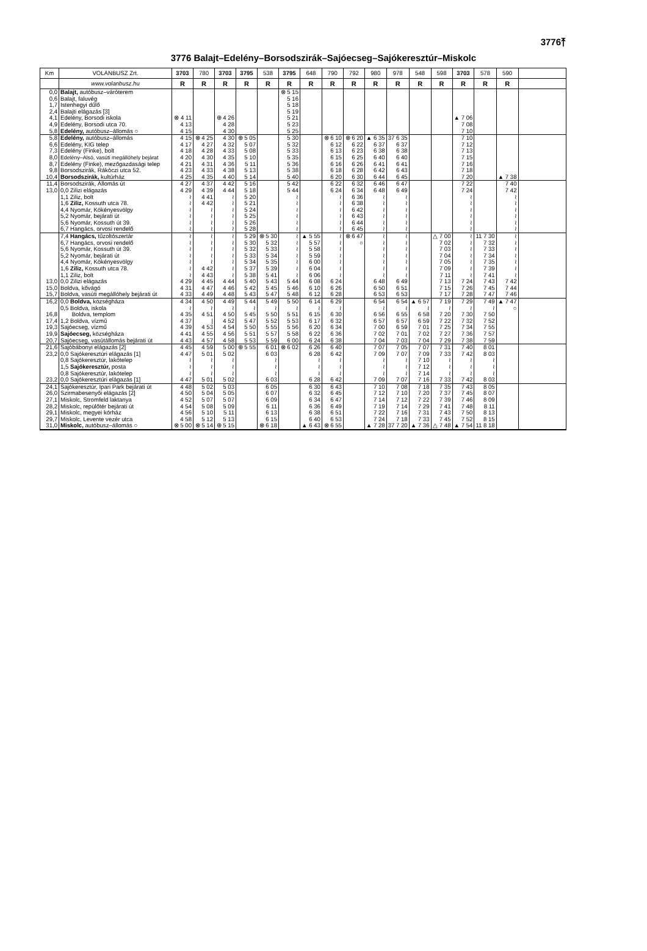3776⤒
3776 Balajt–Edelény–Borsodszirák–Sajóecseg–Sajókeresztúr–Miskolc
| Km | VOLÁNBUSZ Zrt. | 3703 | 780 | 3703 | 3795 | 538 | 3795 | 648 | 790 | 792 | 980 | 978 | 548 | 598 | 3703 | 578 | 590 | |
| --- | --- | --- | --- | --- | --- | --- | --- | --- | --- | --- | --- | --- | --- | --- | --- | --- | --- | --- |
| | www.volanbusz.hu | R | R | R | R | R | R | R | R | R | R | R | R | R | R | R | R | |
| 0,0 | Balajt, autóbusz–váróterem | | | | | | ⊗ 5 15 | | | | | | | | | | | |
| 0,6 | Balajt, faluvég | | | | | | 5 16 | | | | | | | | | | | |
| 1,7 | Istenhegyi dűlő | | | | | | 5 18 | | | | | | | | | | | |
| 2,4 | Balajti elágazás [3] | | | | | | 5 19 | | | | | | | | | | | |
| 4,1 | Edelény, Borsodi iskola | ⊗ 4 11 | | ⊕ 4 26 | | | 5 21 | | | | | | | | ▲ 7 06 | | | |
| 4,9 | Edelény, Borsodi utca 70. | 4 13 | | 4 28 | | | 5 23 | | | | | | | | 7 08 | | | |
| 5,8 | Edelény, autóbusz–állomás ○ | 4 15 | | 4 30 | | | 5 25 | | | | | | | | 7 10 | | | |
| 5,8 | Edelény, autóbusz–állomás | 4 15 | ⊗ 4 25 | 4 30 | ⊕ 5 05 | | 5 30 | | ⊗ 6 10 | ⊗ 6 20 | ▲ 6 35 | 37 6 35 | | | 7 10 | | | |
| 6,6 | Edelény, KIG telep | 4 17 | 4 27 | 4 32 | 5 07 | | 5 32 | | 6 12 | 6 22 | 6 37 | 6 37 | | | 7 12 | | | |
| 7,3 | Edelény (Finke), bolt | 4 18 | 4 28 | 4 33 | 5 08 | | 5 33 | | 6 13 | 6 23 | 6 38 | 6 38 | | | 7 13 | | | |
| 8,0 | Edelény–Alsó, vasúti megállóhely bejárat | 4 20 | 4 30 | 4 35 | 5 10 | | 5 35 | | 6 15 | 6 25 | 6 40 | 6 40 | | | 7 15 | | | |
| 8,7 | Edelény (Finke), mezőgazdasági telep | 4 21 | 4 31 | 4 36 | 5 11 | | 5 36 | | 6 16 | 6 26 | 6 41 | 6 41 | | | 7 16 | | | |
| 9,8 | Borsodszirák, Rákóczi utca 52. | 4 23 | 4 33 | 4 38 | 5 13 | | 5 38 | | 6 18 | 6 28 | 6 42 | 6 43 | | | 7 18 | | | |
| 10,4 | Borsodszirák, kultúrház | 4 25 | 4 35 | 4 40 | 5 14 | | 5 40 | | 6 20 | 6 30 | 6 44 | 6 45 | | | 7 20 | | ▲ 7 38 | |
| 11,4 | Borsodszirák, Állomás út | 4 27 | 4 37 | 4 42 | 5 16 | | 5 42 | | 6 22 | 6 32 | 6 46 | 6 47 | | | 7 22 | | 7 40 | |
| 13,0 | 0,0 Zilizi elágazás | 4 29 | 4 39 | 4 44 | 5 18 | | 5 44 | | 6 24 | 6 34 | 6 48 | 6 49 | | | 7 24 | | 7 42 | |
| | 1,1 Ziliz, bolt | ≀ | 4 41 | ≀ | 5 20 | | ≀ | | ≀ | 6 36 | ≀ | ≀ | | | ≀ | | ≀ | |
| | 1,6 Ziliz, Kossuth utca 78. | ≀ | 4 42 | ≀ | 5 21 | | ≀ | | ≀ | 6 38 | ≀ | ≀ | | | ≀ | | ≀ | |
| | 4,4 Nyomár, Kökényesvölgy | ≀ | ≀ | ≀ | 5 24 | | ≀ | | ≀ | 6 42 | ≀ | ≀ | | | ≀ | | ≀ | |
| | 5,2 Nyomár, bejárati út | ≀ | ≀ | ≀ | 5 25 | | ≀ | | ≀ | 6 43 | ≀ | ≀ | | | ≀ | | ≀ | |
| | 5,6 Nyomár, Kossuth út 39. | ≀ | ≀ | ≀ | 5 26 | | ≀ | | ≀ | 6 44 | ≀ | ≀ | | | ≀ | | ≀ | |
| | 6,7 Hangács, orvosi rendelő | ≀ | ≀ | ≀ | 5 28 | | ≀ | | ≀ | 6 45 | ≀ | ≀ | | | ≀ | | ≀ | |
| | 7,4 Hangács, tűzoltószertár | ≀ | ≀ | ≀ | 5 29 | ⊗ 5 30 | ≀ | ▲ 5 55 | ≀ | ⊗ 6 47 | ≀ | ≀ | | △ 7 00 | ≀ | 11 7 30 | ≀ | |
| | 6,7 Hangács, orvosi rendelő | ≀ | ≀ | ≀ | 5 30 | 5 32 | ≀ | 5 57 | ≀ | ○ | ≀ | ≀ | | 7 02 | ≀ | 7 32 | ≀ | |
| | 5,6 Nyomár, Kossuth út 39. | ≀ | ≀ | ≀ | 5 32 | 5 33 | ≀ | 5 58 | ≀ | | ≀ | ≀ | | 7 03 | ≀ | 7 33 | ≀ | |
| | 5,2 Nyomár, bejárati út | ≀ | ≀ | ≀ | 5 33 | 5 34 | ≀ | 5 59 | ≀ | | ≀ | ≀ | | 7 04 | ≀ | 7 34 | ≀ | |
| | 4,4 Nyomár, Kökényesvölgy | ≀ | ≀ | ≀ | 5 34 | 5 35 | ≀ | 6 00 | ≀ | | ≀ | ≀ | | 7 05 | ≀ | 7 35 | ≀ | |
| | 1,6 Ziliz, Kossuth utca 78. | ≀ | 4 42 | ≀ | 5 37 | 5 39 | ≀ | 6 04 | ≀ | | ≀ | ≀ | | 7 09 | ≀ | 7 39 | ≀ | |
| | 1,1 Ziliz, bolt | ≀ | 4 43 | ≀ | 5 38 | 5 41 | ≀ | 6 06 | ≀ | | ≀ | ≀ | | 7 11 | ≀ | 7 41 | ≀ | |
| 13,0 | 0,0 Zilizi elágazás | 4 29 | 4 45 | 4 44 | 5 40 | 5 43 | 5 44 | 6 08 | 6 24 | | 6 48 | 6 49 | | 7 13 | 7 24 | 7 43 | 7 42 | |
| 15,0 | Boldva, kővágó | 4 31 | 4 47 | 4 46 | 5 42 | 5 45 | 5 46 | 6 10 | 6 26 | | 6 50 | 6 51 | | 7 15 | 7 26 | 7 45 | 7 44 | |
| 15,7 | Boldva, vasúti megállóhely bejárati út | 4 33 | 4 49 | 4 48 | 5 43 | 5 47 | 5 48 | 6 12 | 6 28 | | 6 53 | 6 53 | | 7 17 | 7 28 | 7 47 | 7 46 | |
| 16,2 | 0,0 Boldva, községháza | 4 34 | 4 50 | 4 49 | 5 44 | 5 49 | 5 50 | 6 14 | 6 29 | | 6 54 | 6 54 | ▲ 6 57 | 7 19 | 7 29 | 7 49 | ▲ 7 47 | |
| | 0,5 Boldva, iskola | ≀ | ≀ | ≀ | ≀ | ≀ | ≀ | ≀ | ≀ | | ≀ | ≀ | ≀ | ≀ | ≀ | ≀ | ○ | |
| 16,8 | Boldva, templom | 4 35 | 4 51 | 4 50 | 5 45 | 5 50 | 5 51 | 6 15 | 6 30 | | 6 56 | 6 55 | 6 58 | 7 20 | 7 30 | 7 50 | | |
| 17,4 | 1,2 Boldva, vízmű | 4 37 | / | 4 52 | 5 47 | 5 52 | 5 53 | 6 17 | 6 32 | | 6 57 | 6 57 | 6 59 | 7 22 | 7 32 | 7 52 | | |
| 19,3 | Sajóecseg, vízmű | 4 39 | 4 53 | 4 54 | 5 50 | 5 55 | 5 56 | 6 20 | 6 34 | | 7 00 | 6 59 | 7 01 | 7 25 | 7 34 | 7 55 | | |
| 19,9 | Sajóecseg, községháza | 4 41 | 4 55 | 4 56 | 5 51 | 5 57 | 5 58 | 6 22 | 6 36 | | 7 02 | 7 01 | 7 02 | 7 27 | 7 36 | 7 57 | | |
| 20,7 | Sajóecseg, vasútállomás bejárati út | 4 43 | 4 57 | 4 58 | 5 53 | 5 59 | 6 00 | 6 24 | 6 38 | | 7 04 | 7 03 | 7 04 | 7 29 | 7 38 | 7 59 | | |
| 21,6 | Sajóbábonyi elágazás [2] | 4 45 | 4 59 | 5 00 | ⊕ 5 55 | 6 01 | ⊗ 6 02 | 6 26 | 6 40 | | 7 07 | 7 05 | 7 07 | 7 31 | 7 40 | 8 01 | | |
| 23,2 | 0,0 Sajókeresztúri elágazás [1] | 4 47 | 5 01 | 5 02 | | 6 03 | | 6 28 | 6 42 | | 7 09 | 7 07 | 7 09 | 7 33 | 7 42 | 8 03 | | |
| | 0,8 Sajókeresztúr, lakótelep | ≀ | ≀ | ≀ | | ≀ | | ≀ | ≀ | | ≀ | ≀ | 7 10 | ≀ | ≀ | ≀ | | |
| | 1,5 Sajókeresztúr, posta | ≀ | ≀ | ≀ | | ≀ | | ≀ | ≀ | | ≀ | ≀ | 7 12 | ≀ | ≀ | ≀ | | |
| | 0,8 Sajókeresztúr, lakótelep | ≀ | ≀ | ≀ | | ≀ | | ≀ | ≀ | | ≀ | ≀ | 7 14 | ≀ | ≀ | ≀ | | |
| 23,2 | 0,0 Sajókeresztúri elágazás [1] | 4 47 | 5 01 | 5 02 | | 6 03 | | 6 28 | 6 42 | | 7 09 | 7 07 | 7 16 | 7 33 | 7 42 | 8 03 | | |
| 24,1 | Sajókeresztúr, Ipari Park bejárati út | 4 48 | 5 02 | 5 03 | | 6 05 | | 6 30 | 6 43 | | 7 10 | 7 08 | 7 18 | 7 35 | 7 43 | 8 05 | | |
| 26,0 | Szirmabesenyői elágazás [2] | 4 50 | 5 04 | 5 05 | | 6 07 | | 6 32 | 6 45 | | 7 12 | 7 10 | 7 20 | 7 37 | 7 45 | 8 07 | | |
| 27,1 | Miskolc, Stromfeld laktanya | 4 52 | 5 07 | 5 07 | | 6 09 | | 6 34 | 6 47 | | 7 14 | 7 12 | 7 22 | 7 39 | 7 46 | 8 09 | | |
| 28,2 | Miskolc, repülőtér bejárati út | 4 54 | 5 08 | 5 09 | | 6 11 | | 6 36 | 6 49 | | 7 19 | 7 14 | 7 29 | 7 41 | 7 48 | 8 11 | | |
| 29,1 | Miskolc, megyei kórház | 4 56 | 5 10 | 5 11 | | 6 13 | | 6 38 | 6 51 | | 7 22 | 7 16 | 7 31 | 7 43 | 7 50 | 8 13 | | |
| 29,7 | Miskolc, Levente vezér utca | 4 58 | 5 12 | 5 13 | | 6 15 | | 6 40 | 6 53 | | 7 24 | 7 18 | 7 33 | 7 45 | 7 52 | 8 15 | | |
| 31,0 | Miskolc, autóbusz–állomás ○ | ⊗ 5 00 | ⊗ 5 14 | ⊕ 5 15 | | ⊗ 6 18 | | ▲ 6 43 | ⊗ 6 55 | | ▲ 7 28 | 37 7 20 | ▲ 7 36 | △ 7 48 | ▲ 7 54 | 11 8 18 | | |